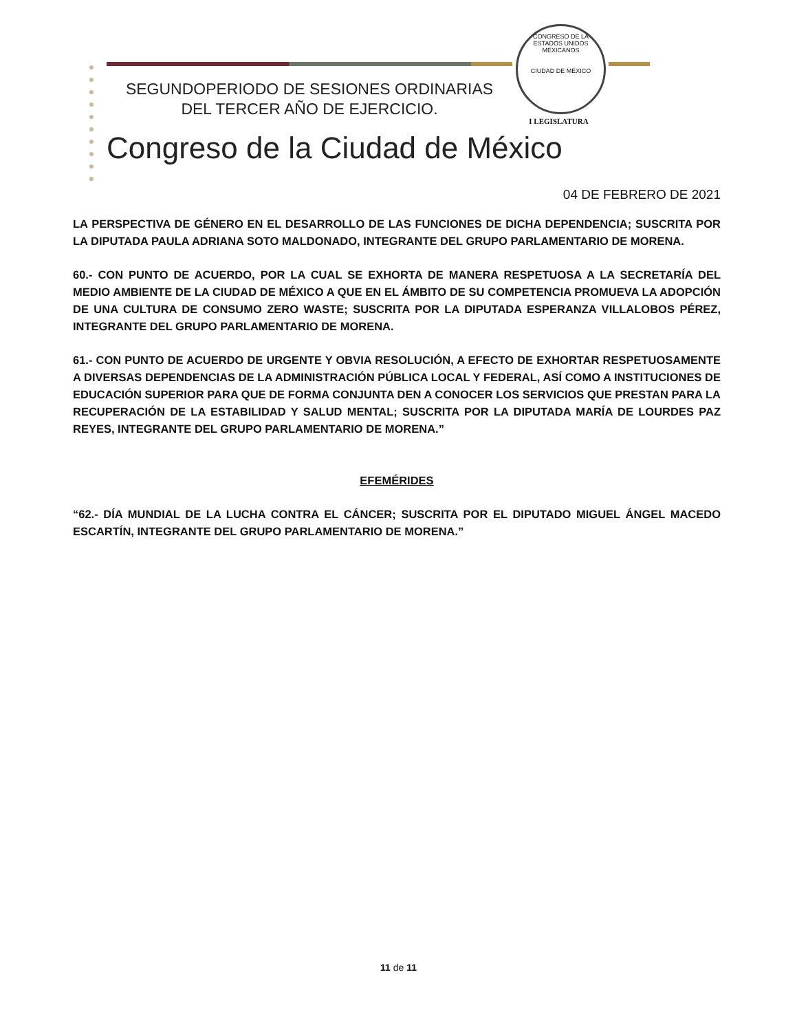SEGUNDOPERIODO DE SESIONES ORDINARIAS
DEL TERCER AÑO DE EJERCICIO.
CONGRESO DE LA
ESTADOS UNIDOS MEXICANOS
CIUDAD DE MÉXICO
I LEGISLATURA
Congreso de la Ciudad de México
04 DE FEBRERO DE 2021
LA PERSPECTIVA DE GÉNERO EN EL DESARROLLO DE LAS FUNCIONES DE DICHA DEPENDENCIA; SUSCRITA POR LA DIPUTADA PAULA ADRIANA SOTO MALDONADO, INTEGRANTE DEL GRUPO PARLAMENTARIO DE MORENA.
60.- CON PUNTO DE ACUERDO, POR LA CUAL SE EXHORTA DE MANERA RESPETUOSA A LA SECRETARÍA DEL MEDIO AMBIENTE DE LA CIUDAD DE MÉXICO A QUE EN EL ÁMBITO DE SU COMPETENCIA PROMUEVA LA ADOPCIÓN DE UNA CULTURA DE CONSUMO ZERO WASTE; SUSCRITA POR LA DIPUTADA ESPERANZA VILLALOBOS PÉREZ, INTEGRANTE DEL GRUPO PARLAMENTARIO DE MORENA.
61.- CON PUNTO DE ACUERDO DE URGENTE Y OBVIA RESOLUCIÓN, A EFECTO DE EXHORTAR RESPETUOSAMENTE A DIVERSAS DEPENDENCIAS DE LA ADMINISTRACIÓN PÚBLICA LOCAL Y FEDERAL, ASÍ COMO A INSTITUCIONES DE EDUCACIÓN SUPERIOR PARA QUE DE FORMA CONJUNTA DEN A CONOCER LOS SERVICIOS QUE PRESTAN PARA LA RECUPERACIÓN DE LA ESTABILIDAD Y SALUD MENTAL; SUSCRITA POR LA DIPUTADA MARÍA DE LOURDES PAZ REYES, INTEGRANTE DEL GRUPO PARLAMENTARIO DE MORENA.”
EFEMÉRIDES
“62.- DÍA MUNDIAL DE LA LUCHA CONTRA EL CÁNCER; SUSCRITA POR EL DIPUTADO MIGUEL ÁNGEL MACEDO ESCARTÍN, INTEGRANTE DEL GRUPO PARLAMENTARIO DE MORENA.”
11 de 11